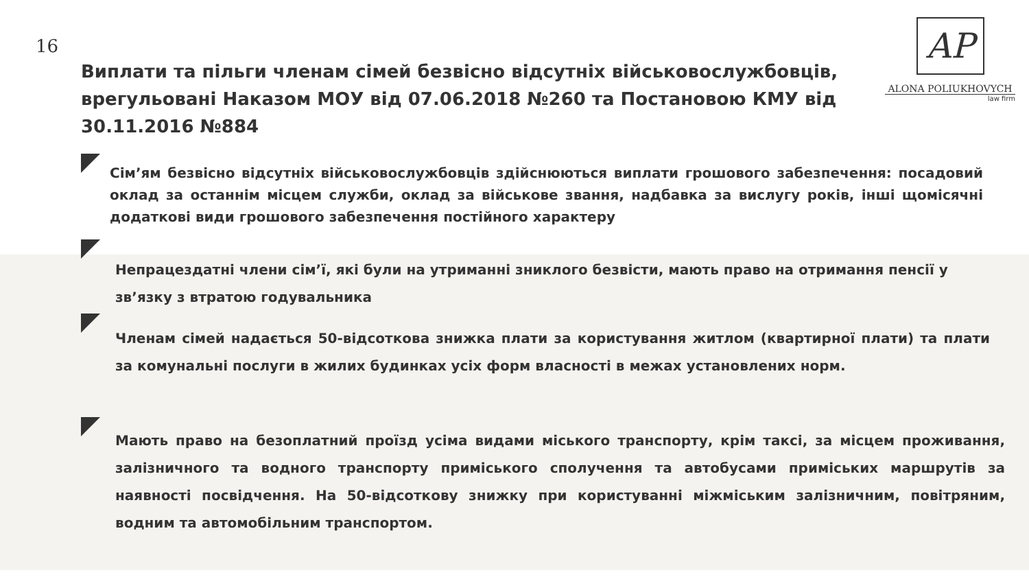16
Виплати та пільги членам сімей безвісно відсутніх військовослужбовців, врегульовані Наказом МОУ від 07.06.2018 №260 та Постановою КМУ від 30.11.2016 №884
AP
ALONA POLIUKHOVYCH
law firm
Сім’ям безвісно відсутніх військовослужбовців здійснюються виплати грошового забезпечення: посадовий оклад за останнім місцем служби, оклад за військове звання, надбавка за вислугу років, інші щомісячні додаткові види грошового забезпечення постійного характеру
Непрацездатні члени сім’ї, які були на утриманні зниклого безвісти, мають право на отримання пенсії у зв’язку з втратою годувальника
Членам сімей надається 50-відсоткова знижка плати за користування житлом (квартирної плати) та плати за комунальні послуги в жилих будинках усіх форм власності в межах установлених норм.
Мають право на безоплатний проїзд усіма видами міського транспорту, крім таксі, за місцем проживання, залізничного та водного транспорту приміського сполучення та автобусами приміських маршрутів за наявності посвідчення. На 50-відсоткову знижку при користуванні міжміським залізничним, повітряним, водним та автомобільним транспортом.